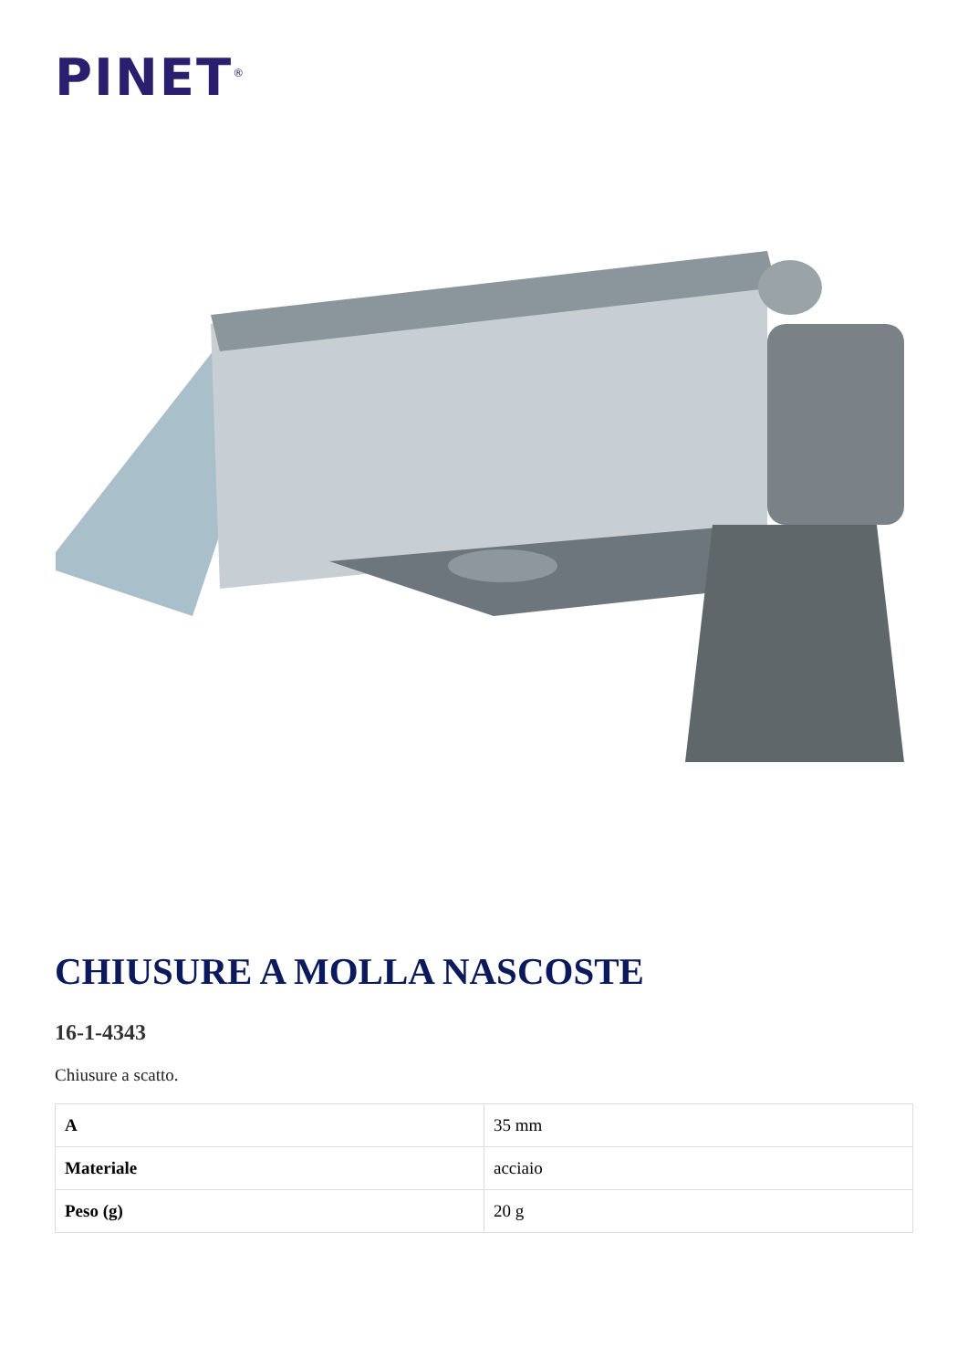PINET<sup>®</sup>
CHIUSURE A MOLLA NASCOSTE
16-1-4343
Chiusure a scatto.
| A | 35 mm |
| Materiale | acciaio |
| Peso (g) | 20 g |